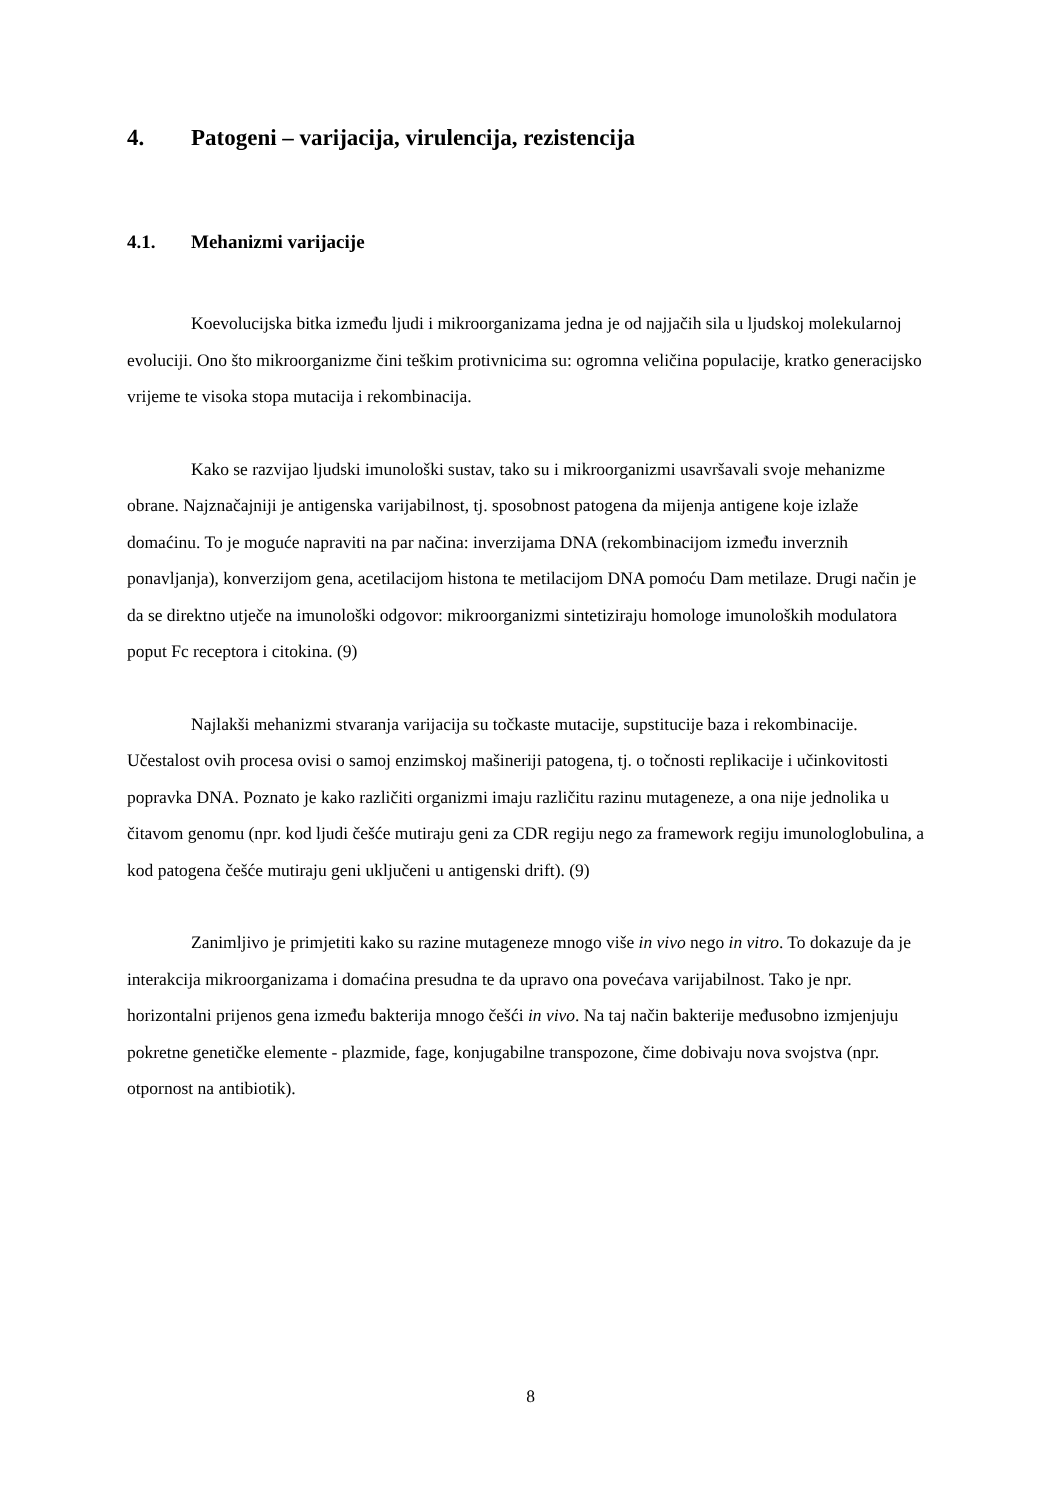4. Patogeni – varijacija, virulencija, rezistencija
4.1. Mehanizmi varijacije
Koevolucijska bitka između ljudi i mikroorganizama jedna je od najjačih sila u ljudskoj molekularnoj evoluciji. Ono što mikroorganizme čini teškim protivnicima su: ogromna veličina populacije, kratko generacijsko vrijeme te visoka stopa mutacija i rekombinacija.
Kako se razvijao ljudski imunološki sustav, tako su i mikroorganizmi usavršavali svoje mehanizme obrane. Najznačajniji je antigenska varijabilnost, tj. sposobnost patogena da mijenja antigene koje izlaže domaćinu. To je moguće napraviti na par načina: inverzijama DNA (rekombinacijom između inverznih ponavljanja), konverzijom gena, acetilacijom histona te metilacijom DNA pomoću Dam metilaze. Drugi način je da se direktno utječe na imunološki odgovor: mikroorganizmi sintetiziraju homologe imunoloških modulatora poput Fc receptora i citokina. (9)
Najlakši mehanizmi stvaranja varijacija su točkaste mutacije, supstitucije baza i rekombinacije. Učestalost ovih procesa ovisi o samoj enzimskoj mašineriji patogena, tj. o točnosti replikacije i učinkovitosti popravka DNA. Poznato je kako različiti organizmi imaju različitu razinu mutageneze, a ona nije jednolika u čitavom genomu (npr. kod ljudi češće mutiraju geni za CDR regiju nego za framework regiju imunologlobulina, a kod patogena češće mutiraju geni uključeni u antigenski drift). (9)
Zanimljivo je primjetiti kako su razine mutageneze mnogo više in vivo nego in vitro. To dokazuje da je interakcija mikroorganizama i domaćina presudna te da upravo ona povećava varijabilnost. Tako je npr. horizontalni prijenos gena između bakterija mnogo češći in vivo. Na taj način bakterije međusobno izmjenjuju pokretne genetičke elemente - plazmide, fage, konjugabilne transpozone, čime dobivaju nova svojstva (npr. otpornost na antibiotik).
8